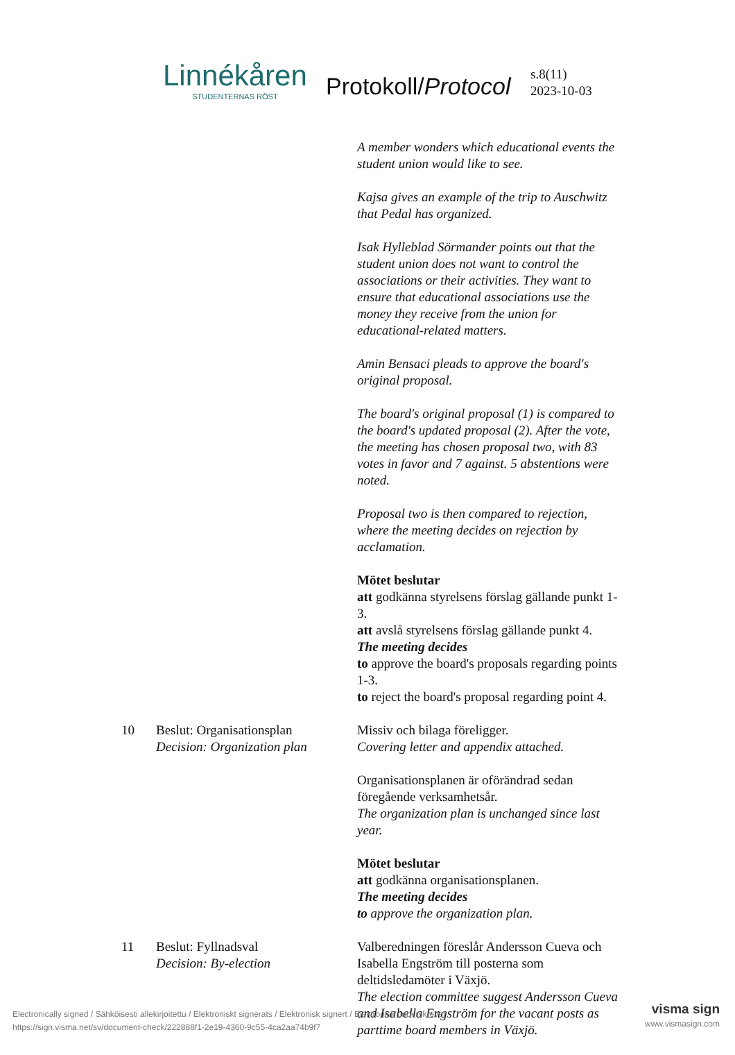Linnékåren
STUDENTERNAS RÖST
Protokoll/Protocol
s.8(11)
2023-10-03
A member wonders which educational events the student union would like to see.
Kajsa gives an example of the trip to Auschwitz that Pedal has organized.
Isak Hylleblad Sörmander points out that the student union does not want to control the associations or their activities. They want to ensure that educational associations use the money they receive from the union for educational-related matters.
Amin Bensaci pleads to approve the board's original proposal.
The board's original proposal (1) is compared to the board's updated proposal (2). After the vote, the meeting has chosen proposal two, with 83 votes in favor and 7 against. 5 abstentions were noted.
Proposal two is then compared to rejection, where the meeting decides on rejection by acclamation.
Mötet beslutar
att godkänna styrelsens förslag gällande punkt 1-3.
att avslå styrelsens förslag gällande punkt 4.
The meeting decides
to approve the board's proposals regarding points 1-3.
to reject the board's proposal regarding point 4.
10 Beslut: Organisationsplan
Decision: Organization plan
Missiv och bilaga föreligger.
Covering letter and appendix attached.
Organisationsplanen är oförändrad sedan föregående verksamhetsår.
The organization plan is unchanged since last year.
Mötet beslutar
att godkänna organisationsplanen.
The meeting decides
to approve the organization plan.
11 Beslut: Fyllnadsval
Decision: By-election
Valberedningen föreslår Andersson Cueva och Isabella Engström till posterna som deltidsledamöter i Växjö.
The election committee suggest Andersson Cueva and Isabella Engström for the vacant posts as parttime board members in Växjö.
Electronically signed / Sähköisesti allekirjoitettu / Elektroniskt signerats / Elektronisk signert / Elektronisk underskrevet
https://sign.visma.net/sv/document-check/222888f1-2e19-4360-9c55-4ca2aa74b9f7
visma sign
www.vismasign.com